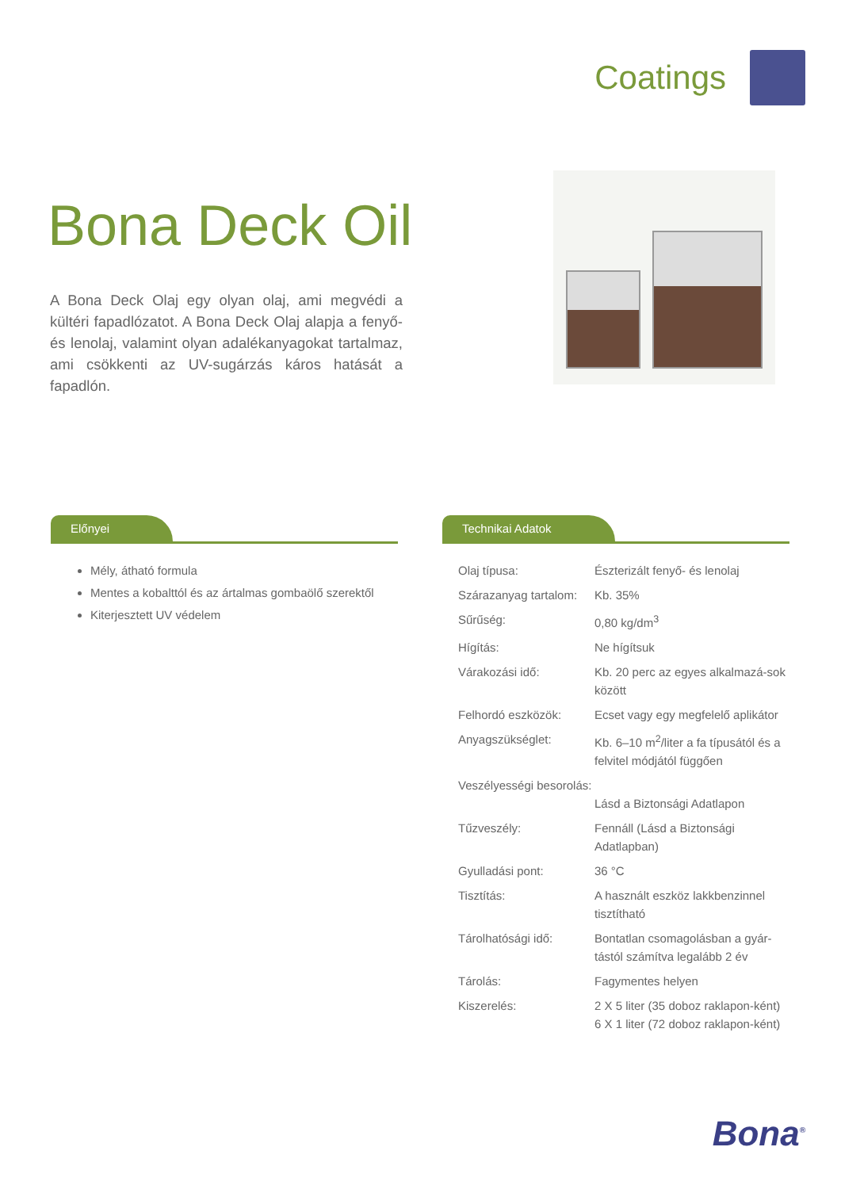Coatings
Bona Deck Oil
A Bona Deck Olaj egy olyan olaj, ami megvédi a kültéri fapadlózatot. A Bona Deck Olaj alapja a fenyő- és lenolaj, valamint olyan adalékanyagokat tartalmaz, ami csökkenti az UV-sugárzás káros hatását a fapadlón.
Előnyei
Mély, átható formula
Mentes a kobalttól és az ártalmas gombaölő szerektől
Kiterjesztett UV védelem
Technikai Adatok
| Olaj típusa: | Észterizált fenyő- és lenolaj |
| Szárazanyag tartalom: | Kb. 35% |
| Sűrűség: | 0,80 kg/dm<sup>3</sup> |
| Hígítás: | Ne hígítsuk |
| Várakozási idő: | Kb. 20 perc az egyes alkalmazá-sok között |
| Felhordó eszközök: | Ecset vagy egy megfelelő aplikátor |
| Anyagszükséglet: | Kb. 6–10 m<sup>2</sup>/liter a fa típusától és a felvitel módjától függően |
| Veszélyességi besorolás: | Lásd a Biztonsági Adatlapon |
| Tűzveszély: | Fennáll (Lásd a Biztonsági Adatlapban) |
| Gyulladási pont: | 36 °C |
| Tisztítás: | A használt eszköz lakkbenzinnel tisztítható |
| Tárolhatósági idő: | Bontatlan csomagolásban a gyár-tástól számítva legalább 2 év |
| Tárolás: | Fagymentes helyen |
| Kiszerelés: | 2 X 5 liter (35 doboz raklapon-ként) 6 X 1 liter (72 doboz raklapon-ként) |
Bona<sup>®</sup>